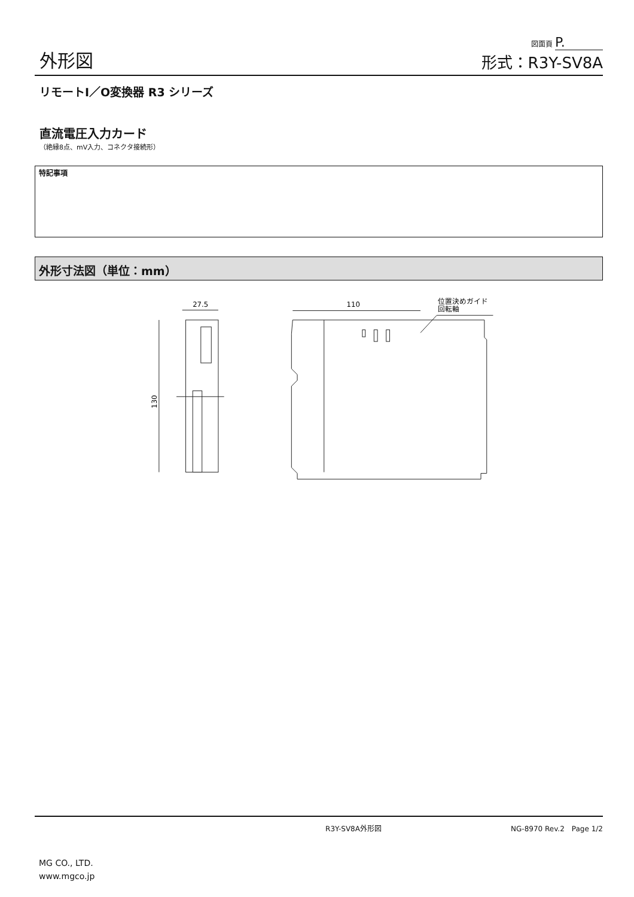外形図
図面頁 P.
形式：R3Y-SV8A
リモートI／O変換器 R3 シリーズ
直流電圧入力カード
（絶縁8点、mV入力、コネクタ接続形）
特記事項
外形寸法図（単位：mm）
27.5
110
位置決めガイド
回転軸
130
R3Y-SV8A外形図 NG-8970 Rev.2　Page 1/2
MG CO., LTD.
www.mgco.jp